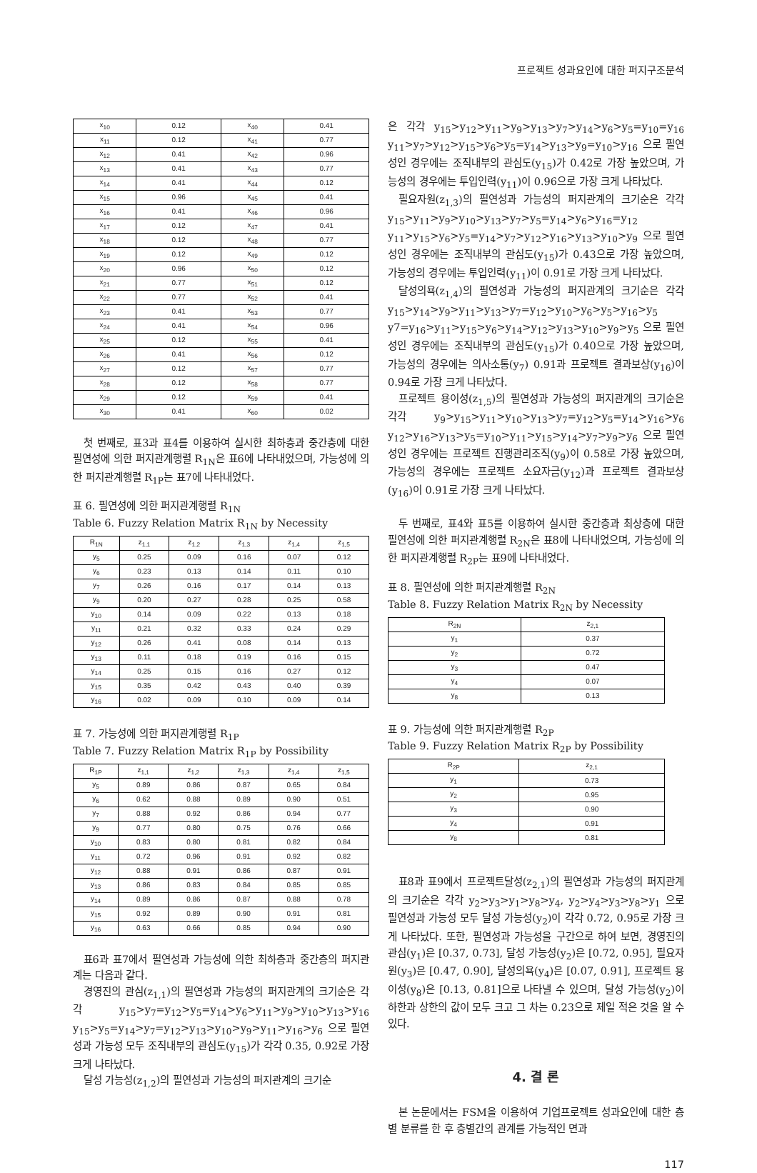프로젝트 성과요인에 대한 퍼지구조분석
| x<sub>10</sub> | 0.12 | x<sub>40</sub> | 0.41 |
| x<sub>11</sub> | 0.12 | x<sub>41</sub> | 0.77 |
| x<sub>12</sub> | 0.41 | x<sub>42</sub> | 0.96 |
| x<sub>13</sub> | 0.41 | x<sub>43</sub> | 0.77 |
| x<sub>14</sub> | 0.41 | x<sub>44</sub> | 0.12 |
| x<sub>15</sub> | 0.96 | x<sub>45</sub> | 0.41 |
| x<sub>16</sub> | 0.41 | x<sub>46</sub> | 0.96 |
| x<sub>17</sub> | 0.12 | x<sub>47</sub> | 0.41 |
| x<sub>18</sub> | 0.12 | x<sub>48</sub> | 0.77 |
| x<sub>19</sub> | 0.12 | x<sub>49</sub> | 0.12 |
| x<sub>20</sub> | 0.96 | x<sub>50</sub> | 0.12 |
| x<sub>21</sub> | 0.77 | x<sub>51</sub> | 0.12 |
| x<sub>22</sub> | 0.77 | x<sub>52</sub> | 0.41 |
| x<sub>23</sub> | 0.41 | x<sub>53</sub> | 0.77 |
| x<sub>24</sub> | 0.41 | x<sub>54</sub> | 0.96 |
| x<sub>25</sub> | 0.12 | x<sub>55</sub> | 0.41 |
| x<sub>26</sub> | 0.41 | x<sub>56</sub> | 0.12 |
| x<sub>27</sub> | 0.12 | x<sub>57</sub> | 0.77 |
| x<sub>28</sub> | 0.12 | x<sub>58</sub> | 0.77 |
| x<sub>29</sub> | 0.12 | x<sub>59</sub> | 0.41 |
| x<sub>30</sub> | 0.41 | x<sub>60</sub> | 0.02 |
첫 번째로, 표3과 표4를 이용하여 실시한 최하층과 중간층에 대한 필연성에 의한 퍼지관계행렬 R<sub>1N</sub>은 표6에 나타내었으며, 가능성에 의한 퍼지관계행렬 R<sub>1P</sub>는 표7에 나타내었다.
표 6. 필연성에 의한 퍼지관계행렬 R<sub>1N</sub>
Table 6. Fuzzy Relation Matrix R<sub>1N</sub> by Necessity
| R<sub>1N</sub> | z<sub>1,1</sub> | z<sub>1,2</sub> | z<sub>1,3</sub> | z<sub>1,4</sub> | z<sub>1,5</sub> |
| --- | --- | --- | --- | --- | --- |
| y<sub>5</sub> | 0.25 | 0.09 | 0.16 | 0.07 | 0.12 |
| y<sub>6</sub> | 0.23 | 0.13 | 0.14 | 0.11 | 0.10 |
| y<sub>7</sub> | 0.26 | 0.16 | 0.17 | 0.14 | 0.13 |
| y<sub>9</sub> | 0.20 | 0.27 | 0.28 | 0.25 | 0.58 |
| y<sub>10</sub> | 0.14 | 0.09 | 0.22 | 0.13 | 0.18 |
| y<sub>11</sub> | 0.21 | 0.32 | 0.33 | 0.24 | 0.29 |
| y<sub>12</sub> | 0.26 | 0.41 | 0.08 | 0.14 | 0.13 |
| y<sub>13</sub> | 0.11 | 0.18 | 0.19 | 0.16 | 0.15 |
| y<sub>14</sub> | 0.25 | 0.15 | 0.16 | 0.27 | 0.12 |
| y<sub>15</sub> | 0.35 | 0.42 | 0.43 | 0.40 | 0.39 |
| y<sub>16</sub> | 0.02 | 0.09 | 0.10 | 0.09 | 0.14 |
표 7. 가능성에 의한 퍼지관계행렬 R<sub>1P</sub>
Table 7. Fuzzy Relation Matrix R<sub>1P</sub> by Possibility
| R<sub>1P</sub> | z<sub>1,1</sub> | z<sub>1,2</sub> | z<sub>1,3</sub> | z<sub>1,4</sub> | z<sub>1,5</sub> |
| --- | --- | --- | --- | --- | --- |
| y<sub>5</sub> | 0.89 | 0.86 | 0.87 | 0.65 | 0.84 |
| y<sub>6</sub> | 0.62 | 0.88 | 0.89 | 0.90 | 0.51 |
| y<sub>7</sub> | 0.88 | 0.92 | 0.86 | 0.94 | 0.77 |
| y<sub>9</sub> | 0.77 | 0.80 | 0.75 | 0.76 | 0.66 |
| y<sub>10</sub> | 0.83 | 0.80 | 0.81 | 0.82 | 0.84 |
| y<sub>11</sub> | 0.72 | 0.96 | 0.91 | 0.92 | 0.82 |
| y<sub>12</sub> | 0.88 | 0.91 | 0.86 | 0.87 | 0.91 |
| y<sub>13</sub> | 0.86 | 0.83 | 0.84 | 0.85 | 0.85 |
| y<sub>14</sub> | 0.89 | 0.86 | 0.87 | 0.88 | 0.78 |
| y<sub>15</sub> | 0.92 | 0.89 | 0.90 | 0.91 | 0.81 |
| y<sub>16</sub> | 0.63 | 0.66 | 0.85 | 0.94 | 0.90 |
표6과 표7에서 필연성과 가능성에 의한 최하층과 중간층의 퍼지관계는 다음과 같다.
경영진의 관심(z<sub>1,1</sub>)의 필연성과 가능성의 퍼지관계의 크기순은 각각 y<sub>15</sub>>y<sub>7</sub>=y<sub>12</sub>>y<sub>5</sub>=y<sub>14</sub>>y<sub>6</sub>>y<sub>11</sub>>y<sub>9</sub>>y<sub>10</sub>>y<sub>13</sub>>y<sub>16</sub> y<sub>15</sub>>y<sub>5</sub>=y<sub>14</sub>>y<sub>7</sub>=y<sub>12</sub>>y<sub>13</sub>>y<sub>10</sub>>y<sub>9</sub>>y<sub>11</sub>>y<sub>16</sub>>y<sub>6</sub> 으로 필연성과 가능성 모두 조직내부의 관심도(y<sub>15</sub>)가 각각 0.35, 0.92로 가장 크게 나타났다.
달성 가능성(z<sub>1,2</sub>)의 필연성과 가능성의 퍼지관계의 크기순
은 각각 y<sub>15</sub>>y<sub>12</sub>>y<sub>11</sub>>y<sub>9</sub>>y<sub>13</sub>>y<sub>7</sub>>y<sub>14</sub>>y<sub>6</sub>>y<sub>5</sub>=y<sub>10</sub>=y<sub>16</sub> y<sub>11</sub>>y<sub>7</sub>>y<sub>12</sub>>y<sub>15</sub>>y<sub>6</sub>>y<sub>5</sub>=y<sub>14</sub>>y<sub>13</sub>>y<sub>9</sub>=y<sub>10</sub>>y<sub>16</sub> 으로 필연성인 경우에는 조직내부의 관심도(y<sub>15</sub>)가 0.42로 가장 높았으며, 가능성의 경우에는 투입인력(y<sub>11</sub>)이 0.96으로 가장 크게 나타났다.
필요자원(z<sub>1,3</sub>)의 필연성과 가능성의 퍼지관계의 크기순은 각각 y<sub>15</sub>>y<sub>11</sub>>y<sub>9</sub>>y<sub>10</sub>>y<sub>13</sub>>y<sub>7</sub>>y<sub>5</sub>=y<sub>14</sub>>y<sub>6</sub>>y<sub>16</sub>=y<sub>12</sub> y<sub>11</sub>>y<sub>15</sub>>y<sub>6</sub>>y<sub>5</sub>=y<sub>14</sub>>y<sub>7</sub>>y<sub>12</sub>>y<sub>16</sub>>y<sub>13</sub>>y<sub>10</sub>>y<sub>9</sub> 으로 필연성인 경우에는 조직내부의 관심도(y<sub>15</sub>)가 0.43으로 가장 높았으며, 가능성의 경우에는 투입인력(y<sub>11</sub>)이 0.91로 가장 크게 나타났다.
달성의욕(z<sub>1,4</sub>)의 필연성과 가능성의 퍼지관계의 크기순은 각각 y<sub>15</sub>>y<sub>14</sub>>y<sub>9</sub>>y<sub>11</sub>>y<sub>13</sub>>y<sub>7</sub>=y<sub>12</sub>>y<sub>10</sub>>y<sub>6</sub>>y<sub>5</sub>>y<sub>16</sub>>y<sub>5</sub> y7=y<sub>16</sub>>y<sub>11</sub>>y<sub>15</sub>>y<sub>6</sub>>y<sub>14</sub>>y<sub>12</sub>>y<sub>13</sub>>y<sub>10</sub>>y<sub>9</sub>>y<sub>5</sub> 으로 필연성인 경우에는 조직내부의 관심도(y<sub>15</sub>)가 0.40으로 가장 높았으며, 가능성의 경우에는 의사소통(y<sub>7</sub>) 0.91과 프로젝트 결과보상(y<sub>16</sub>)이 0.94로 가장 크게 나타났다.
프로젝트 용이성(z<sub>1,5</sub>)의 필연성과 가능성의 퍼지관계의 크기순은 각각 y<sub>9</sub>>y<sub>15</sub>>y<sub>11</sub>>y<sub>10</sub>>y<sub>13</sub>>y<sub>7</sub>=y<sub>12</sub>>y<sub>5</sub>=y<sub>14</sub>>y<sub>16</sub>>y<sub>6</sub> y<sub>12</sub>>y<sub>16</sub>>y<sub>13</sub>>y<sub>5</sub>=y<sub>10</sub>>y<sub>11</sub>>y<sub>15</sub>>y<sub>14</sub>>y<sub>7</sub>>y<sub>9</sub>>y<sub>6</sub> 으로 필연성인 경우에는 프로젝트 진행관리조직(y<sub>9</sub>)이 0.58로 가장 높았으며, 가능성의 경우에는 프로젝트 소요자금(y<sub>12</sub>)과 프로젝트 결과보상(y<sub>16</sub>)이 0.91로 가장 크게 나타났다.
두 번째로, 표4와 표5를 이용하여 실시한 중간층과 최상층에 대한 필연성에 의한 퍼지관계행렬 R<sub>2N</sub>은 표8에 나타내었으며, 가능성에 의한 퍼지관계행렬 R<sub>2P</sub>는 표9에 나타내었다.
표 8. 필연성에 의한 퍼지관계행렬 R<sub>2N</sub>
Table 8. Fuzzy Relation Matrix R<sub>2N</sub> by Necessity
| R<sub>2N</sub> | z<sub>2,1</sub> |
| --- | --- |
| y<sub>1</sub> | 0.37 |
| y<sub>2</sub> | 0.72 |
| y<sub>3</sub> | 0.47 |
| y<sub>4</sub> | 0.07 |
| y<sub>8</sub> | 0.13 |
표 9. 가능성에 의한 퍼지관계행렬 R<sub>2P</sub>
Table 9. Fuzzy Relation Matrix R<sub>2P</sub> by Possibility
| R<sub>2P</sub> | z<sub>2,1</sub> |
| --- | --- |
| y<sub>1</sub> | 0.73 |
| y<sub>2</sub> | 0.95 |
| y<sub>3</sub> | 0.90 |
| y<sub>4</sub> | 0.91 |
| y<sub>8</sub> | 0.81 |
표8과 표9에서 프로젝트달성(z<sub>2,1</sub>)의 필연성과 가능성의 퍼지관계의 크기순은 각각 y<sub>2</sub>>y<sub>3</sub>>y<sub>1</sub>>y<sub>8</sub>>y<sub>4</sub>, y<sub>2</sub>>y<sub>4</sub>>y<sub>3</sub>>y<sub>8</sub>>y<sub>1</sub> 으로 필연성과 가능성 모두 달성 가능성(y<sub>2</sub>)이 각각 0.72, 0.95로 가장 크게 나타났다. 또한, 필연성과 가능성을 구간으로 하여 보면, 경영진의 관심(y<sub>1</sub>)은 [0.37, 0.73], 달성 가능성(y<sub>2</sub>)은 [0.72, 0.95], 필요자원(y<sub>3</sub>)은 [0.47, 0.90], 달성의욕(y<sub>4</sub>)은 [0.07, 0.91], 프로젝트 용이성(y<sub>8</sub>)은 [0.13, 0.81]으로 나타낼 수 있으며, 달성 가능성(y<sub>2</sub>)이 하한과 상한의 값이 모두 크고 그 차는 0.23으로 제일 적은 것을 알 수 있다.
4. 결 론
본 논문에서는 FSM을 이용하여 기업프로젝트 성과요인에 대한 층별 분류를 한 후 층별간의 관계를 가능적인 면과
117